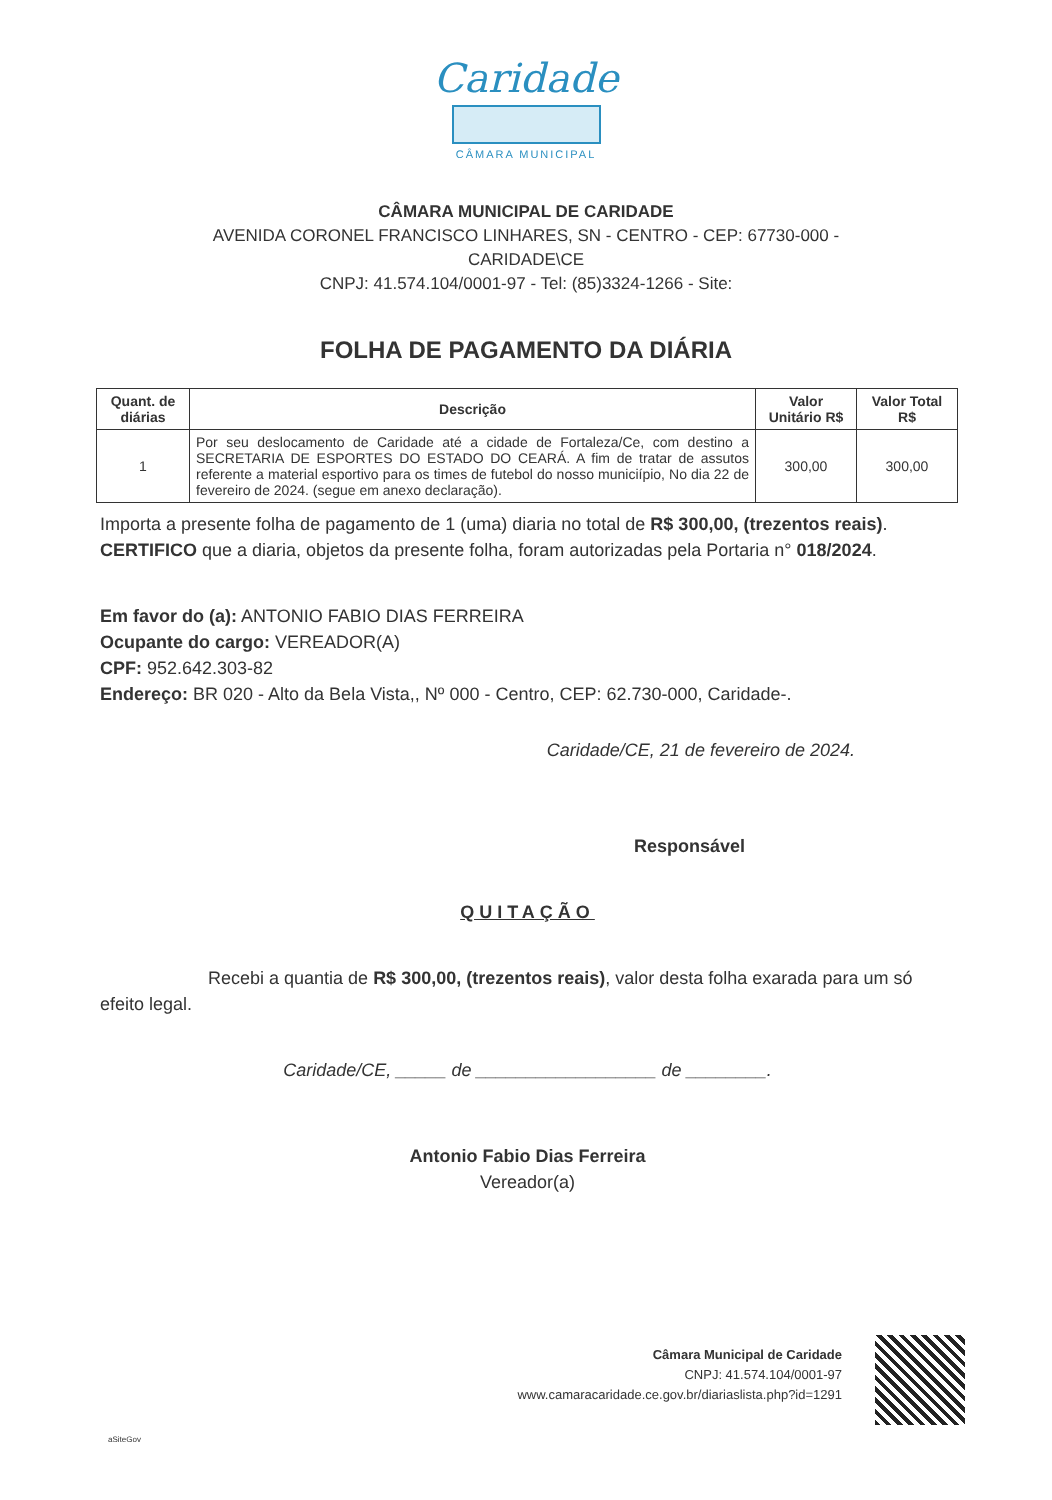Caridade
CÂMARA MUNICIPAL
CÂMARA MUNICIPAL DE CARIDADE
AVENIDA CORONEL FRANCISCO LINHARES, SN - CENTRO - CEP: 67730-000 -
CARIDADE\CE
CNPJ: 41.574.104/0001-97 - Tel: (85)3324-1266 - Site:
FOLHA DE PAGAMENTO DA DIÁRIA
| Quant. de diárias | Descrição | Valor Unitário R$ | Valor Total R$ |
| --- | --- | --- | --- |
| 1 | Por seu deslocamento de Caridade até a cidade de Fortaleza/Ce, com destino a SECRETARIA DE ESPORTES DO ESTADO DO CEARÁ. A fim de tratar de assutos referente a material esportivo para os times de futebol do nosso municiípio, No dia 22 de fevereiro de 2024. (segue em anexo declaração). | 300,00 | 300,00 |
Importa a presente folha de pagamento de 1 (uma) diaria no total de R$ 300,00, (trezentos reais).
CERTIFICO que a diaria, objetos da presente folha, foram autorizadas pela Portaria n° 018/2024.
Em favor do (a): ANTONIO FABIO DIAS FERREIRA
Ocupante do cargo: VEREADOR(A)
CPF: 952.642.303-82
Endereço: BR 020 - Alto da Bela Vista,, Nº 000 - Centro, CEP: 62.730-000, Caridade-.
Caridade/CE, 21 de fevereiro de 2024.
Responsável
QUITAÇÃO
      Recebi a quantia de R$ 300,00, (trezentos reais), valor desta folha exarada para um só efeito legal.
Caridade/CE, _____ de __________________ de ________.
Antonio Fabio Dias Ferreira
Vereador(a)
Câmara Municipal de Caridade
CNPJ: 41.574.104/0001-97
www.camaracaridade.ce.gov.br/diariaslista.php?id=1291
aSiteGov